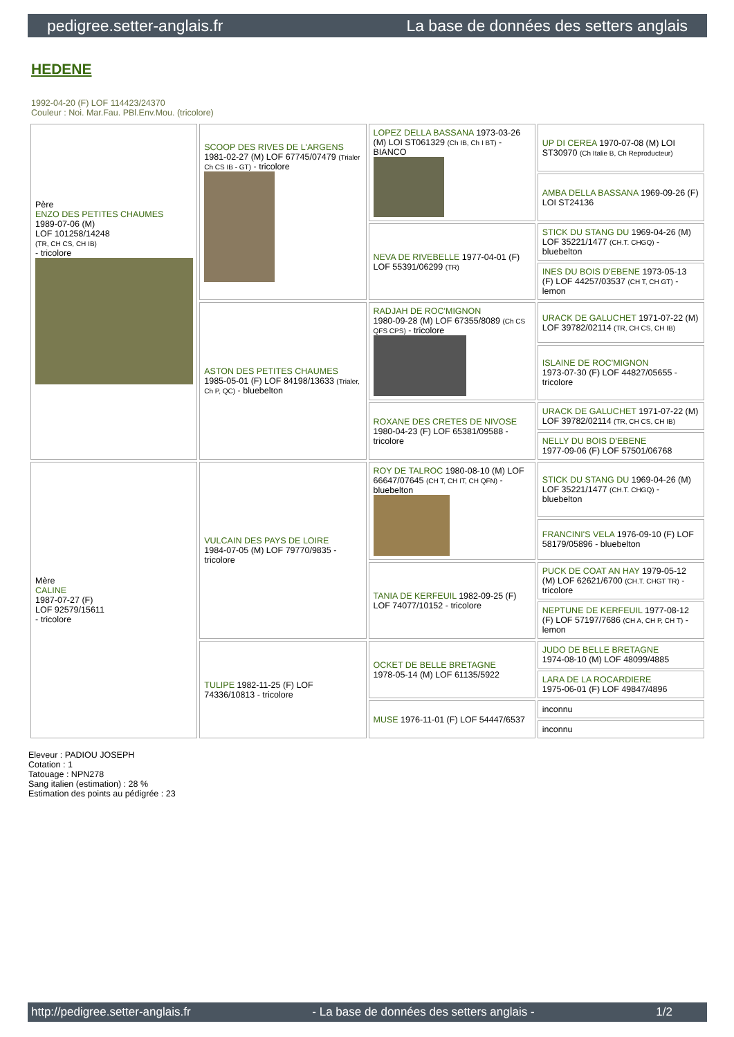pedigree.setter-anglais.fr La base de données des setters anglais
HEDENE
1992-04-20 (F) LOF 114423/24370
Couleur : Noi. Mar.Fau. PBl.Env.Mou. (tricolore)
| Père ENZO DES PETITES CHAUMES 1989-07-06 (M) LOF 101258/14248 (TR, CH CS, CH IB) - tricolore | SCOOP DES RIVES DE L'ARGENS 1981-02-27 (M) LOF 67745/07479 (Trialer Ch CS IB - GT) - tricolore | LOPEZ DELLA BASSANA 1973-03-26 (M) LOI ST061329 (Ch IB, Ch I BT) - BIANCO | UP DI CEREA 1970-07-08 (M) LOI ST30970 (Ch Italie B, Ch Reproducteur) |
| | | | AMBA DELLA BASSANA 1969-09-26 (F) LOI ST24136 |
| | | NEVA DE RIVEBELLE 1977-04-01 (F) LOF 55391/06299 (TR) | STICK DU STANG DU 1969-04-26 (M) LOF 35221/1477 (CH.T. CHGQ) - bluebelton |
| | | | INES DU BOIS D'EBENE 1973-05-13 (F) LOF 44257/03537 (CH T, CH GT) - lemon |
| | ASTON DES PETITES CHAUMES 1985-05-01 (F) LOF 84198/13633 (Trialer, Ch P, QC) - bluebelton | RADJAH DE ROC'MIGNON 1980-09-28 (M) LOF 67355/8089 (Ch CS QFS CPS) - tricolore | URACK DE GALUCHET 1971-07-22 (M) LOF 39782/02114 (TR, CH CS, CH IB) |
| | | | ISLAINE DE ROC'MIGNON 1973-07-30 (F) LOF 44827/05655 - tricolore |
| | | ROXANE DES CRETES DE NIVOSE 1980-04-23 (F) LOF 65381/09588 - tricolore | URACK DE GALUCHET 1971-07-22 (M) LOF 39782/02114 (TR, CH CS, CH IB) |
| | | | NELLY DU BOIS D'EBENE 1977-09-06 (F) LOF 57501/06768 |
| Mère CALINE 1987-07-27 (F) LOF 92579/15611 - tricolore | VULCAIN DES PAYS DE LOIRE 1984-07-05 (M) LOF 79770/9835 - tricolore | ROY DE TALROC 1980-08-10 (M) LOF 66647/07645 (CH T, CH IT, CH QFN) - bluebelton | STICK DU STANG DU 1969-04-26 (M) LOF 35221/1477 (CH.T. CHGQ) - bluebelton |
| | | | FRANCINI'S VELA 1976-09-10 (F) LOF 58179/05896 - bluebelton |
| | | TANIA DE KERFEUIL 1982-09-25 (F) LOF 74077/10152 - tricolore | PUCK DE COAT AN HAY 1979-05-12 (M) LOF 62621/6700 (CH.T. CHGT TR) - tricolore |
| | | | NEPTUNE DE KERFEUIL 1977-08-12 (F) LOF 57197/7686 (CH A, CH P, CH T) - lemon |
| | TULIPE 1982-11-25 (F) LOF 74336/10813 - tricolore | OCKET DE BELLE BRETAGNE 1978-05-14 (M) LOF 61135/5922 | JUDO DE BELLE BRETAGNE 1974-08-10 (M) LOF 48099/4885 |
| | | | LARA DE LA ROCARDIERE 1975-06-01 (F) LOF 49847/4896 |
| | | MUSE 1976-11-01 (F) LOF 54447/6537 | inconnu |
| | | | inconnu |
Eleveur : PADIOU JOSEPH
Cotation : 1
Tatouage : NPN278
Sang italien (estimation) : 28 %
Estimation des points au pédigrée : 23
http://pedigree.setter-anglais.fr - La base de données des setters anglais - 1/2